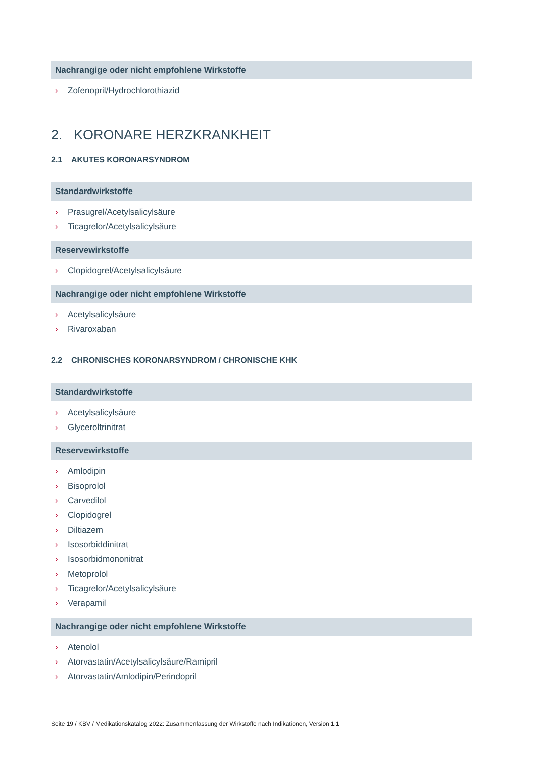Nachrangige oder nicht empfohlene Wirkstoffe
› Zofenopril/Hydrochlorothiazid
2. KORONARE HERZKRANKHEIT
2.1 AKUTES KORONARSYNDROM
Standardwirkstoffe
› Prasugrel/Acetylsalicylsäure
› Ticagrelor/Acetylsalicylsäure
Reservewirkstoffe
› Clopidogrel/Acetylsalicylsäure
Nachrangige oder nicht empfohlene Wirkstoffe
› Acetylsalicylsäure
› Rivaroxaban
2.2 CHRONISCHES KORONARSYNDROM / CHRONISCHE KHK
Standardwirkstoffe
› Acetylsalicylsäure
› Glyceroltrinitrat
Reservewirkstoffe
› Amlodipin
› Bisoprolol
› Carvedilol
› Clopidogrel
› Diltiazem
› Isosorbiddinitrat
› Isosorbidmononitrat
› Metoprolol
› Ticagrelor/Acetylsalicylsäure
› Verapamil
Nachrangige oder nicht empfohlene Wirkstoffe
› Atenolol
› Atorvastatin/Acetylsalicylsäure/Ramipril
› Atorvastatin/Amlodipin/Perindopril
Seite 19 / KBV / Medikationskatalog 2022: Zusammenfassung der Wirkstoffe nach Indikationen, Version 1.1